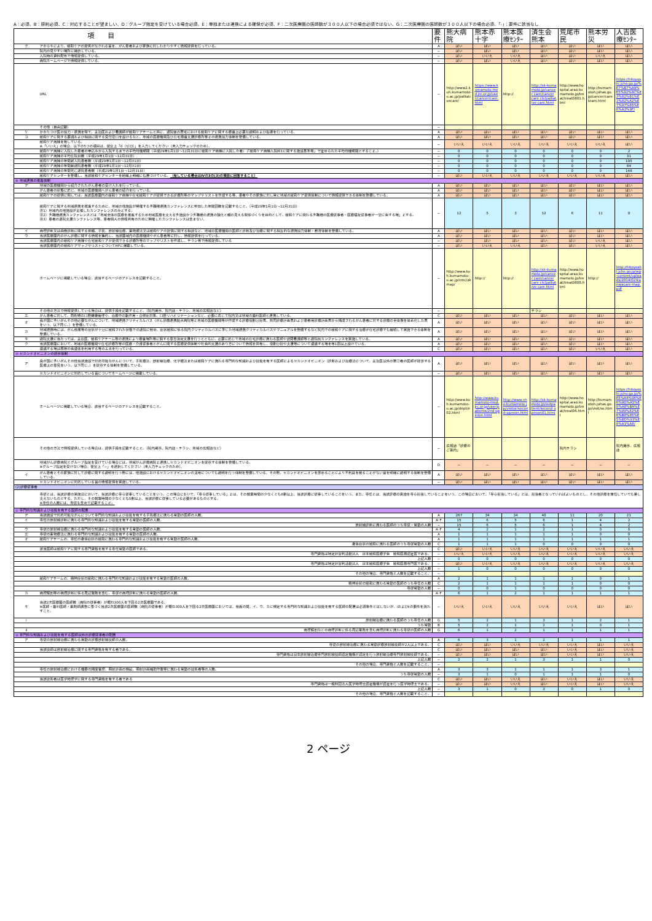A：必須、B：原則必須、C：対応することが望ましい、D：グループ指定を受けている場合必須、E：単独または連携による確保が必須、F：二次医療圏の医師数が３００人以下の場合必須ではない、G：二次医療圏の医師数が３００人以下の場合必須、「-」：要件に該当なし
| 項 目 | | 要件 | 熊大病院 | 熊本赤十字 | 熊本医療ｾﾝﾀｰ | 済生会熊本 | 荒尾市民 | 熊本労災 | 人吉医療ｾﾝﾀｰ |
| --- | --- | --- | --- | --- | --- | --- | --- | --- | --- |
| ク | アからキにより、緩和ケアの提供がなされる旨を、がん患者および家族に対しわかりやすく情報提供を行っている。 | A | はい | はい | はい | はい | はい | はい | はい |
| | 院内の見やすい場所に掲示している。 | − | はい | はい | はい | はい | はい | はい | はい |
| | 入院時の資料配布で情報提供している。 | − | はい | いいえ | いいえ | はい | はい | いいえ | はい |
| | 病院ホームページで情報提供している。 | − | はい | はい | いいえ | はい | はい | はい | はい |
| | URL | − | http://www2.kuh.kumamoto-u.ac.jp/palliativecare/ | https://www.kumamoto-med.jrc.or.jp/user/cancer/care.html | http:// | http://sk-kumamoto.jp/cancer care/cancer care ctr/palliative care.html | http://www.hospital.arao.kumamoto.jp/treat/treat0801.html | http://kumamotoh.johas.go.jp/cancer/careteam.html | https://hitoyoshi.jcho.go.jp/%E7%B7%A9%E5%92%8C%E3%82%B1%E3%82%A2%E7%97%85%E6%A3%9F/ |
| | その他（自由記載） | − | | | | | | | |
| ケ | かかりつけ医の協力・連携を得て、主治医および看護師が緩和ケアチームと共に、退院後の居宅における緩和ケアに関する療養上必要な説明および指導を行っている。 | A | はい | はい | はい | はい | はい | はい | はい |
| コ | 緩和ケアに関する要請および相談に関する受付窓口を設けるなど、地域の医療機関及び在宅療養支援診療所等との連携協力体制を整備している。 | A | はい | はい | はい | はい | はい | はい | はい |
| | 緩和ケア病棟を有している。 ※「いいえ」の場合、以下の5つの項目は、便宜上「0（ゼロ）」を入力してください（未入力チェックのため）。 | − | いいえ | いいえ | いいえ | いいえ | いいえ | いいえ | はい |
| | 緩和ケア病棟に入院した患者の申込みから入院するまでの平均待機期間（平成29年1月1日～12月31日に緩和ケア病棟に入院した者）（「緩和ケア病棟入院料1に関する施設基準等」で定められた平均待機期間とすること。） | − | 0 | 0 | 0 | 0 | 0 | 0 | 2 |
| | 緩和ケア病棟の平均在院日数（平成29年1月1日～12月31日） | − | 0 | 0 | 0 | 0 | 0 | 0 | 31 |
| | 緩和ケア病棟の年間新入院患者数（平成29年1月1日～12月31日） | − | 0 | 0 | 0 | 0 | 0 | 0 | 195 |
| | 緩和ケア病棟の年間転退院患者数（平成29年1月1日～12月31日） | − | 0 | 0 | 0 | 0 | 0 | 0 | 84 |
| | 緩和ケア病棟の年間死亡退院患者数（平成29年1月1日～12月31日） | − | 0 | 0 | 0 | 0 | 0 | 0 | 148 |
| | 緩和ケアセンターを整備し、当該緩和ケアセンターを組織上明確に位置づけている。 （有している場合はⅣの3の(3)の項目に回答すること） | − | はい | いいえ | いいえ | いいえ | いいえ | いいえ | はい |
| ⑥ 地域連携の推進体制 | | | | | | | | | |
| ア | 地域の医療機関から紹介されたがん患者の受け入れを行っている。 | A | はい | はい | はい | はい | はい | はい | はい |
| | がん患者の状態に応じ、地域の医療機関へがん患者の紹介を行っている。 | A | はい | はい | はい | はい | はい | はい | はい |
| | 緩和ケアの提供に関しては、当該医療圏内の緩和ケア病棟や在宅緩和ケアが提供できる診療所等のマップやリストを作成する等、患者やその家族に対し常に地域の緩和ケア提供体制について情報提供できる体制を整備している。 | A | はい | はい | はい | はい | はい | はい | はい |
| | 緩和ケアに関する地域連携を推進するために、地域の他施設が開催する多職種連携カンファレンスに参加した年間回数を記載すること。（平成29年1月1日～12月31日） 注1）地域内の他施設が主催したカンファレンスのみとする。 注2）多職種連携カンファレンスとは「地域全体の医療を推進するため地域医療を支える多施設かつ多職種の連携の強化と顔の見える関係づくりを目的として、緩和ケアに関わる多職種の医療従事者・医療福祉従事者が一堂に会する場」とする。 注3）患者の退院支援カンファレンス等、患者個人の情報共有のために開催したカンファレンスは含まない。 | − | 12 | 5 | 3 | 12 | 6 | 11 | 8 |
| イ | 病理診断又は画像診断に関する依頼、手術、放射線治療、薬物療法又は緩和ケアの提供に関する相談など、地域の医療機関の医師と診断及び治療に関する相互的な連携協力体制・教育体制を整備している。 | A | はい | はい | はい | はい | はい | はい | はい |
| ウ | 当該医療圏内のがん診療に関する情報を集約し、当該圏域内の医療機関やがん患者等に対し、情報提供を行っている。 | A | はい | はい | はい | はい | はい | はい | はい |
| | 当該医療圏内の緩和ケア病棟や在宅緩和ケアが提供できる診療所等のマップやリストを作成し、チラシ等で情報提供している | − | はい | はい | はい | はい | はい | いいえ | はい |
| | 当該医療圏内の緩和ケアマップやリストについてHPに掲載している。 | − | はい | いいえ | いいえ | はい | はい | いいえ | はい |
| | ホームページに掲載している場合、該当するページのアドレスを記載すること。 | − | http://www.kuh.kumamoto-u.ac.jp/cmc/zkmap/ | http:// | http:// | http://sk-kumamoto.jp/cancer care/cancer care ctr/palliative care.html | http://www.hospital.arao.kumamoto.jp/treat/treat0808.html | http:// | http://hitoyoshi.jcho.go.jp/wp-content/uploads/2014/02/kanwacare-map.pdf |
| | その他の方法で情報提供している場合は、提供手段を記載すること。（院内掲示、院内誌・チラシ、地域の広報誌など） | − | | | | チラシ | | | |
| エ | がん患者に対して、周術期の口腔健康管理や、治療中の副作用・合併症対策、口腔リハビリテーションなど、必要に応じて院内又は地域の歯科医師と連携している。 | C | はい | はい | はい | はい | はい | はい | はい |
| オ | 我が国に多いがんその他必要ながんについて、地域連携クリティカルパス（がん診療連携拠点病院等と地域の医療機関等が作成する診療役割分担表、共同診療計画表および患者用診療計画表から構成されるがん患者に対する診療の全体像を体系化した表をいう。以下同じ。）を整備している。 | A | はい | はい | はい | はい | はい | はい | はい |
| カ | 地域連携時には、がん疼痛等の症状が十分に緩和された状態での退院に努め、症状緩和に係る院内クリティカルパスに準じた地域連携クリティカルパスやマニュアルを整備するなど院内での緩和ケアに関する治療が在宅診療でも継続して実施できる体制を整備している。 | A | はい | はい | はい | はい | はい | はい | はい |
| キ | 退院支援に当たっては、主治医、緩和ケアチーム等の連携により療養場所等に関する意志決定支援を行うとともに、必要に応じて地域の在宅診療に携わる医師や訪問看護師等と退院前カンファレンスを実施している。 | A | はい | はい | はい | はい | はい | はい | はい |
| ク | 当該医療圏において、地域の医療機関や在宅診療所等の医療・介護従事者とがんに関する医療提供体制や社会的支援のあり方について情報を共有し、役割分担や支援等について議論する場を年1回以上設けている。 | A | はい | はい | はい | はい | はい | はい | はい |
| | 議論する場は既存の会議体を利用する等の工夫を行っている。 | C | はい | はい | はい | はい | はい | いいえ | はい |
| ⑦ セカンドオピニオンの提示体制 | | | | | | | | | |
| ア | 我が国に多いがんその他当該施設で対応可能ながんについて、手術療法、放射線治療、化学療法または緩和ケアに携わる専門的な知識および技能を有する医師によるセカンドオピニオン（診断および治療法について、主治医以外の第三者の医師が提示する医療上の意見をいう。以下同じ。）を提示する体制を整備している。 | A | はい | はい | はい | はい | はい | はい | はい |
| | セカンドオピニオンに対応している旨についてホームページに掲載している。 | − | はい | はい | はい | はい | はい | はい | はい |
| | ホームページに掲載している場合、該当するページのアドレスを記載すること。 | − | http://www.kuh.kumamoto-u.ac.jp/dept/e02.html | http://www.kumamoto-med.jrc.or.jp/user/patients/2nd opinion.html | http://www.nho-kumamoto.jp/visitor/second-opinion.html | http://sk-kumamoto.jp/outpatient/second opinion01.html | http://www.hospital.arao.kumamoto.jp/treat/treat06.html | http://kumamotoh.johas.go.jp/visit/so.html | https://hitoyoshi.jcho.go.jp/%E5%A4%96%E6%9D%A5%E8%A8%BA%E7%99%82%E6%B8%85%E5%BD%93%E8%A1%A8/ |
| | その他の方法で情報提供している場合は、提供手段を記載すること。（院内掲示、院内誌・チラシ、地域の広報誌など） | − | 広報誌「診療のご案内」 | | | | 院内チラシ | | 院内掲示、広報誌 |
| | 地域がん診療病院とグループ指定を受けている場合には、地域がん診療病院と連携しセカンドオピニオンを提示する体制を整備している。 ※グループ指定を受けない場合、便宜上「−」を選択してください（未入力チェックのため）。 | D | − | − | − | − | − | − | − |
| イ | がん患者とその家族に対して診療に関する説明を行う際には、他施設におけるセカンドオピニオンの活用についても説明を行う体制を整備している。その際、セカンドオピニオンを求めることにより不利益を被ることがない旨を明確に説明する体制を整備している。 | A | はい | はい | はい | はい | はい | はい | はい |
| | セカンドオピニオンに対応している旨の情報提供を実施している。 | − | はい | はい | はい | はい | はい | はい | はい |
| (2)診療従事者 | | | | | | | | | |
| | 専従とは、当該診療の実施日において、当該診療に専ら従事していることをいう。この場合において、「専ら従事している」とは、その就業時間の少なくとも8割以上、当該診療に従事していることをいう。また、専任とは、当該診療の実施を専ら担当していることをいう。この場合において、「専ら担当している」とは、担当者となっていればよいものとし、その他診療を兼任していても差し支えないものとする。ただし、その就業時間の少なくとも5割以上、当該診療に従事している必要があるものとする。 ※専任の人数には、専従も含めて記載すること。 | | | | | | | | |
| ① 専門的な知識および技能を有する医師の配置 | | | | | | | | | |
| ア | 当該施設で対応可能ながんについて専門的な知識および技能を有する手術療法に携わる常勤の医師の人数。 | A | 267 | 34 | 34 | 40 | 11 | 20 | 21 |
| イ | 専任の放射線診断に携わる専門的な知識および技能を有する常勤の医師の人数。 | A･F | 15 | 6 | 5 | 6 | 1 | 4 | 2 |
| | 放射線診断に携わる医師のうち専従・常勤の人数 | − | 15 | 6 | 5 | 6 | 1 | 4 | 2 |
| ウ | 専従の放射線治療に携わる専門的な知識および技能を有する常勤の医師の人数。 | A･F | 4 | 2 | 1 | 2 | 1 | 0 | 0 |
| エ | 専従の薬物療法に携わる専門的な知識および技能を有する常勤の医師の人数。 | A | 1 | 1 | 1 | 1 | 1 | 0 | 0 |
| オ | 緩和ケアチームの、専任の身体症状の緩和に携わる専門的な知識および技能を有する常勤の医師の人数。 | A | 1 | 1 | 1 | 1 | 1 | 1 | 1 |
| | 身体症状の緩和に携わる医師のうち専従常勤の人数 | C | 1 | 1 | 1 | 0 | 0 | 0 | 0 |
| | 該当医師は緩和ケアに関する専門資格を有する専任常勤の医師である。 | C | はい | いいえ | いいえ | いいえ | いいえ | いいえ | いいえ |
| | 専門資格は特定非営利活動法人 日本緩和医療学会 緩和医療認定医である。 | − | いいえ | いいえ | いいえ | いいえ | いいえ | いいえ | いいえ |
| | 上記人数 | − | 0 | 0 | 0 | 0 | 0 | 0 | 0 |
| | 専門資格は特定非営利活動法人 日本緩和医療学会 緩和医療専門医である。 | − | はい | いいえ | いいえ | いいえ | いいえ | いいえ | いいえ |
| | 上記人数 | − | 1 | 0 | 0 | 0 | 0 | 0 | 0 |
| | その他の場合、専門資格と人数を記載すること。 | − | | | | | | | |
| | 緩和ケアチームの、精神症状の緩和に携わる専門的な知識および技能を有する常勤の医師の人数。 | A | 2 | 1 | 1 | 1 | 1 | 0 | 1 |
| | 精神症状の緩和に携わる常勤の医師のうち専任の人数 | C | 2 | 1 | 1 | 1 | 1 | 0 | 0 |
| | 専従常勤の人数 | − | 0 | 0 | 1 | 0 | 0 | 0 | 0 |
| カ | 病理解剖等の病理診断に係る周辺業務を含む、専従の病理診断に携わる常勤の医師の人数。 | A･F | 6 | 1 | 2 | 1 | 1 | 1 | 1 |
| キ | 当該2次医療圏の医師数（病院の従事者）が概ね300人を下回る2次医療圏である。 ※医師・歯科医師・薬剤師調査に基づく当該2次医療圏の医師数（病院の従事者）が概ね300人を下回る2次医療圏においては、当面の間、イ、ウ、カに規定する専門的な知識および技能を有する医師の配置は必須条件とはしないが、ⅰおよびⅱの要件を満たすこと。 | − | いいえ | いいえ | いいえ | いいえ | いいえ | はい | はい |
| ⅰ | 放射線治療に携わる医師のうち専任の人数 | G | 5 | 2 | 1 | 3 | 1 | 2 | 1 |
| | うち常勤 | B | 5 | 2 | 1 | 2 | 1 | 0 | 1 |
| ⅱ | 病理解剖などの病理診断に係る周辺業務を含む病理診断に携わる専従の医師の人数 | G | 6 | 1 | 2 | 1 | 1 | 1 | 1 |
| ② 専門的な知識および技能を有する医師以外の診療従事者の配置 | | | | | | | | | |
| ア | 専従の放射線治療に携わる常勤の診療放射線技師の人数。 | A | 6 | 3 | 1 | 2 | 1 | 1 | 1 |
| | 専従の放射線治療に携わる常勤診療放射線技師が2人以上である。 | C | はい | はい | いいえ | いいえ | いいえ | はい | いいえ |
| | 当該技師は放射線治療に関する専門資格を有する者である。 | C | はい | はい | はい | はい | いいえ | はい | いいえ |
| | 専門資格は日本放射線治療専門放射線技師認定機構が認定を行う放射線治療専門放射線技師である。 | − | はい | はい | はい | はい | いいえ | はい | いいえ |
| | 上記人数 | − | 2 | 2 | 1 | 3 | 1 | 1 | 0 |
| | その他の場合、専門資格と人数を記載すること。 | − | | | | | | | |
| | 専任の放射線治療における機器の精度管理、照射計画の検証、照射計画補助作業等に携わる常勤の技術者等の人数。 | A | 3 | 3 | 1 | 1 | 1 | 3 | 1 |
| | うち専従常勤の人数 | − | 3 | 1 | 0 | 1 | 1 | 1 | 0 |
| | 当該技術者は医学物理学に関する専門資格を有する者である | C | はい | はい | いいえ | はい | いいえ | はい | いいえ |
| | 専門資格は一般財団法人医学物理士認定機構が認定を行う医学物理士である。 | − | はい | はい | いいえ | はい | いいえ | はい | いいえ |
| | 上記人数 | − | 3 | 1 | 0 | 3 | 0 | 1 | 0 |
| | その他の場合、専門資格と人数を記載すること。 | − | | | | | | | |
2 ページ